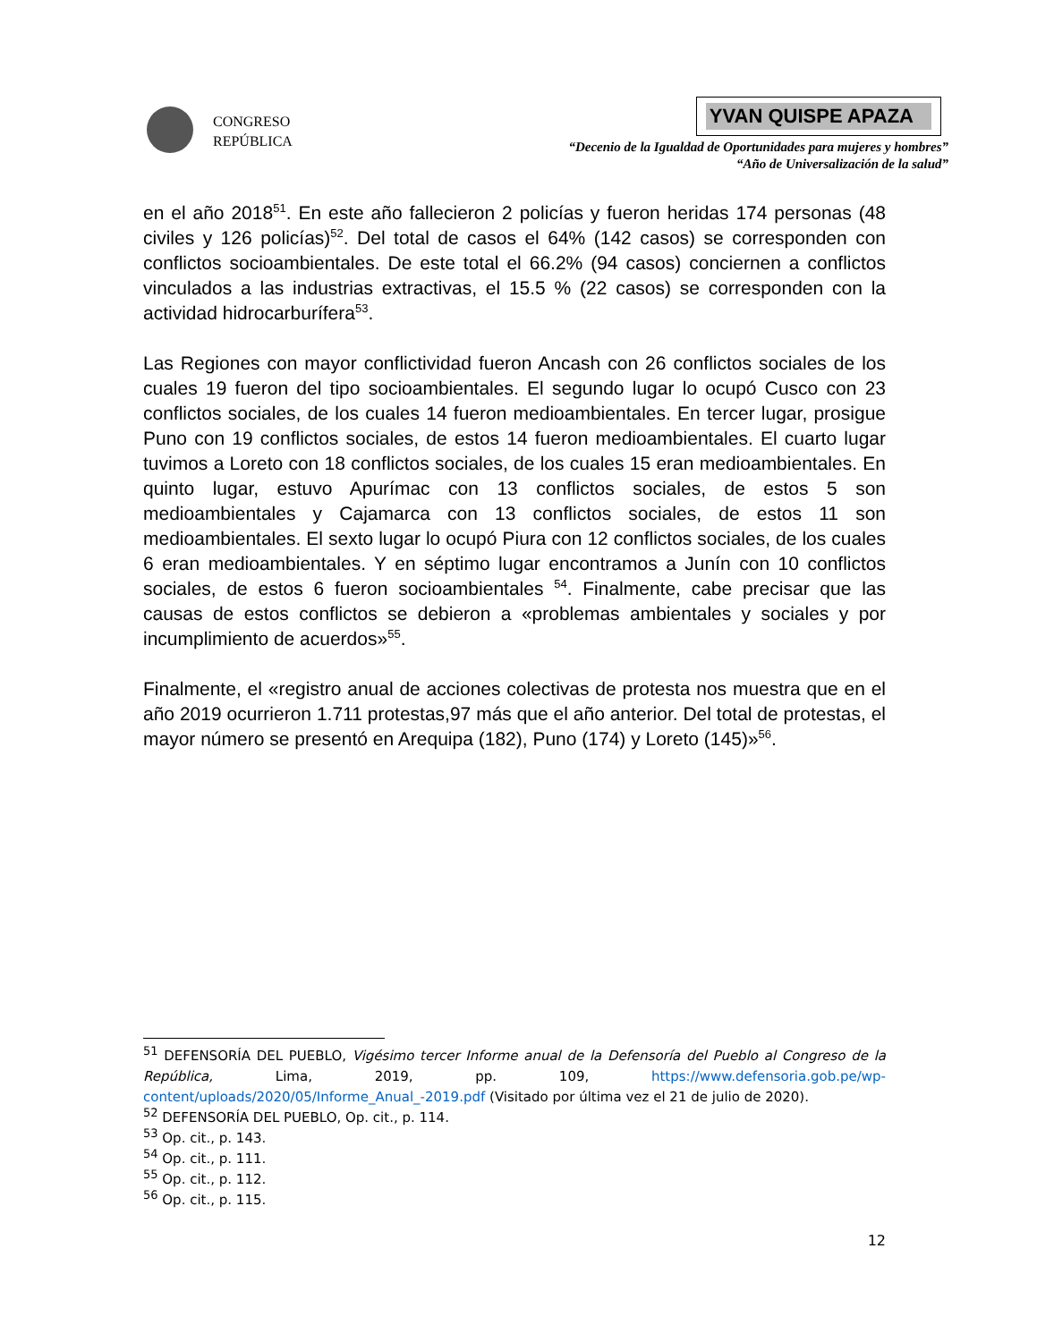CONGRESO
REPÚBLICA
YVAN QUISPE APAZA
“Decenio de la Igualdad de Oportunidades para mujeres y hombres”
“Año de Universalización de la salud”
en el año 2018<sup>51</sup>. En este año fallecieron 2 policías y fueron heridas 174 personas (48 civiles y 126 policías)<sup>52</sup>. Del total de casos el 64% (142 casos) se corresponden con conflictos socioambientales. De este total el 66.2% (94 casos) conciernen a conflictos vinculados a las industrias extractivas, el 15.5 % (22 casos) se corresponden con la actividad hidrocarburífera<sup>53</sup>.
Las Regiones con mayor conflictividad fueron Ancash con 26 conflictos sociales de los cuales 19 fueron del tipo socioambientales. El segundo lugar lo ocupó Cusco con 23 conflictos sociales, de los cuales 14 fueron medioambientales. En tercer lugar, prosigue Puno con 19 conflictos sociales, de estos 14 fueron medioambientales. El cuarto lugar tuvimos a Loreto con 18 conflictos sociales, de los cuales 15 eran medioambientales. En quinto lugar, estuvo Apurímac con 13 conflictos sociales, de estos 5 son medioambientales y Cajamarca con 13 conflictos sociales, de estos 11 son medioambientales. El sexto lugar lo ocupó Piura con 12 conflictos sociales, de los cuales 6 eran medioambientales. Y en séptimo lugar encontramos a Junín con 10 conflictos sociales, de estos 6 fueron socioambientales <sup>54</sup>. Finalmente, cabe precisar que las causas de estos conflictos se debieron a «problemas ambientales y sociales y por incumplimiento de acuerdos»<sup>55</sup>.
Finalmente, el «registro anual de acciones colectivas de protesta nos muestra que en el año 2019 ocurrieron 1.711 protestas,97 más que el año anterior. Del total de protestas, el mayor número se presentó en Arequipa (182), Puno (174) y Loreto (145)»<sup>56</sup>.
<sup>51</sup> DEFENSORÍA DEL PUEBLO, Vigésimo tercer Informe anual de la Defensoría del Pueblo al Congreso de la República, Lima, 2019, pp. 109, https://www.defensoria.gob.pe/wp-content/uploads/2020/05/Informe_Anual_-2019.pdf (Visitado por última vez el 21 de julio de 2020).
<sup>52</sup> DEFENSORÍA DEL PUEBLO, Op. cit., p. 114.
<sup>53</sup> Op. cit., p. 143.
<sup>54</sup> Op. cit., p. 111.
<sup>55</sup> Op. cit., p. 112.
<sup>56</sup> Op. cit., p. 115.
12